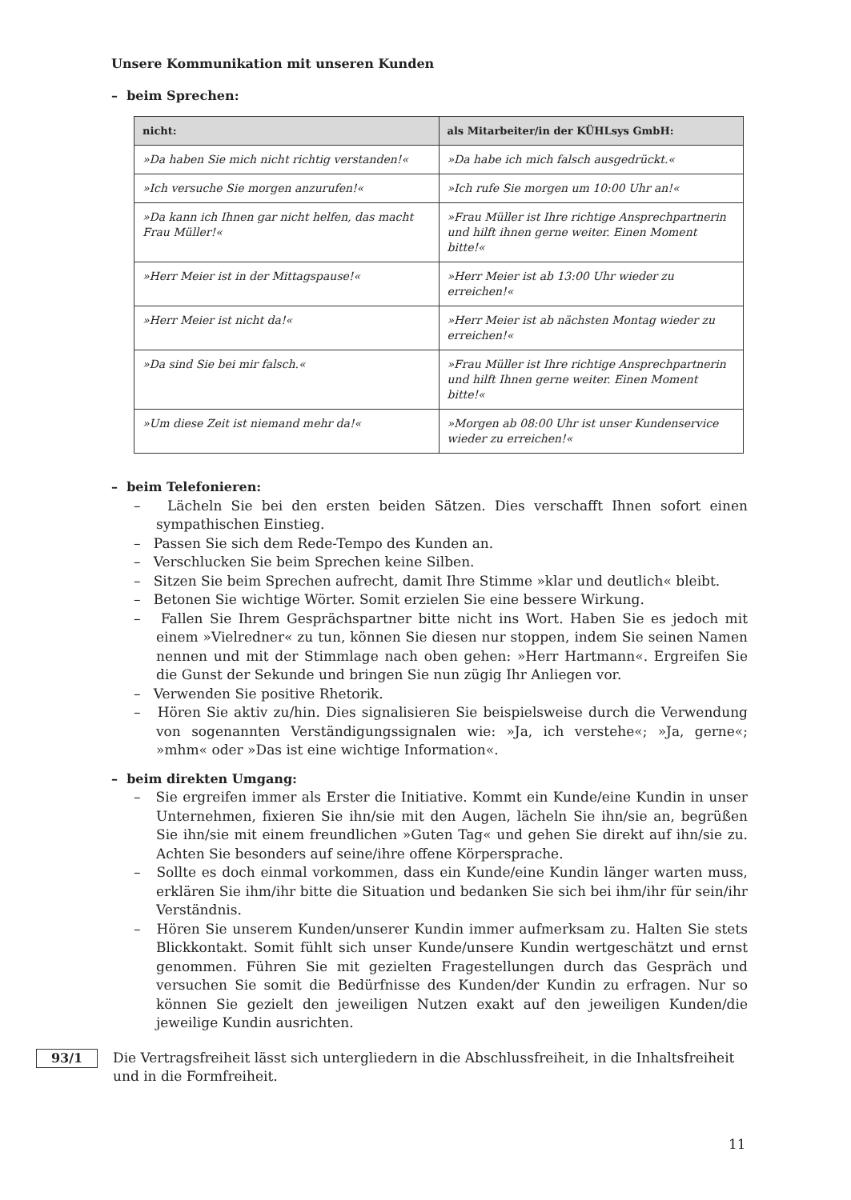Unsere Kommunikation mit unseren Kunden
– beim Sprechen:
| nicht: | als Mitarbeiter/in der KÜHLsys GmbH: |
| --- | --- |
| »Da haben Sie mich nicht richtig verstanden!« | »Da habe ich mich falsch ausgedrückt.« |
| »Ich versuche Sie morgen anzurufen!« | »Ich rufe Sie morgen um 10:00 Uhr an!« |
| »Da kann ich Ihnen gar nicht helfen, das macht Frau Müller!« | »Frau Müller ist Ihre richtige Ansprechpartnerin und hilft ihnen gerne weiter. Einen Moment bitte!« |
| »Herr Meier ist in der Mittagspause!« | »Herr Meier ist ab 13:00 Uhr wieder zu erreichen!« |
| »Herr Meier ist nicht da!« | »Herr Meier ist ab nächsten Montag wieder zu erreichen!« |
| »Da sind Sie bei mir falsch.« | »Frau Müller ist Ihre richtige Ansprechpartnerin und hilft Ihnen gerne weiter. Einen Moment bitte!« |
| »Um diese Zeit ist niemand mehr da!« | »Morgen ab 08:00 Uhr ist unser Kundenservice wieder zu erreichen!« |
– beim Telefonieren:
– Lächeln Sie bei den ersten beiden Sätzen. Dies verschafft Ihnen sofort einen sympathischen Einstieg.
– Passen Sie sich dem Rede-Tempo des Kunden an.
– Verschlucken Sie beim Sprechen keine Silben.
– Sitzen Sie beim Sprechen aufrecht, damit Ihre Stimme »klar und deutlich« bleibt.
– Betonen Sie wichtige Wörter. Somit erzielen Sie eine bessere Wirkung.
– Fallen Sie Ihrem Gesprächspartner bitte nicht ins Wort. Haben Sie es jedoch mit einem »Vielredner« zu tun, können Sie diesen nur stoppen, indem Sie seinen Namen nennen und mit der Stimmlage nach oben gehen: »Herr Hartmann«. Ergreifen Sie die Gunst der Sekunde und bringen Sie nun zügig Ihr Anliegen vor.
– Verwenden Sie positive Rhetorik.
– Hören Sie aktiv zu/hin. Dies signalisieren Sie beispielsweise durch die Verwendung von sogenannten Verständigungssignalen wie: »Ja, ich verstehe«; »Ja, gerne«; »mhm« oder »Das ist eine wichtige Information«.
– beim direkten Umgang:
– Sie ergreifen immer als Erster die Initiative. Kommt ein Kunde/eine Kundin in unser Unternehmen, fixieren Sie ihn/sie mit den Augen, lächeln Sie ihn/sie an, begrüßen Sie ihn/sie mit einem freundlichen »Guten Tag« und gehen Sie direkt auf ihn/sie zu. Achten Sie besonders auf seine/ihre offene Körpersprache.
– Sollte es doch einmal vorkommen, dass ein Kunde/eine Kundin länger warten muss, erklären Sie ihm/ihr bitte die Situation und bedanken Sie sich bei ihm/ihr für sein/ihr Verständnis.
– Hören Sie unserem Kunden/unserer Kundin immer aufmerksam zu. Halten Sie stets Blickkontakt. Somit fühlt sich unser Kunde/unsere Kundin wertgeschätzt und ernst genommen. Führen Sie mit gezielten Fragestellungen durch das Gespräch und versuchen Sie somit die Bedürfnisse des Kunden/der Kundin zu erfragen. Nur so können Sie gezielt den jeweiligen Nutzen exakt auf den jeweiligen Kunden/die jeweilige Kundin ausrichten.
93/1
Die Vertragsfreiheit lässt sich untergliedern in die Abschlussfreiheit, in die Inhaltsfreiheit und in die Formfreiheit.
11